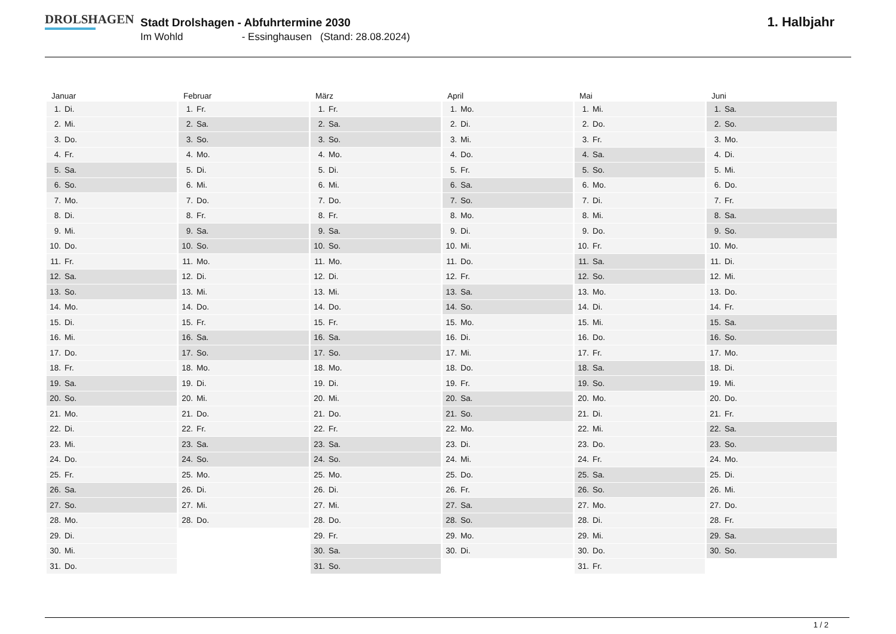DROLSHAGEN
Stadt Drolshagen - Abfuhrtermine 2030
Im Wohld - Essinghausen (Stand: 28.08.2024)
1. Halbjahr
| Januar | Februar | März | April | Mai | Juni |
| --- | --- | --- | --- | --- | --- |
| 1. Di. | 1. Fr. | 1. Fr. | 1. Mo. | 1. Mi. | 1. Sa. |
| 2. Mi. | 2. Sa. | 2. Sa. | 2. Di. | 2. Do. | 2. So. |
| 3. Do. | 3. So. | 3. So. | 3. Mi. | 3. Fr. | 3. Mo. |
| 4. Fr. | 4. Mo. | 4. Mo. | 4. Do. | 4. Sa. | 4. Di. |
| 5. Sa. | 5. Di. | 5. Di. | 5. Fr. | 5. So. | 5. Mi. |
| 6. So. | 6. Mi. | 6. Mi. | 6. Sa. | 6. Mo. | 6. Do. |
| 7. Mo. | 7. Do. | 7. Do. | 7. So. | 7. Di. | 7. Fr. |
| 8. Di. | 8. Fr. | 8. Fr. | 8. Mo. | 8. Mi. | 8. Sa. |
| 9. Mi. | 9. Sa. | 9. Sa. | 9. Di. | 9. Do. | 9. So. |
| 10. Do. | 10. So. | 10. So. | 10. Mi. | 10. Fr. | 10. Mo. |
| 11. Fr. | 11. Mo. | 11. Mo. | 11. Do. | 11. Sa. | 11. Di. |
| 12. Sa. | 12. Di. | 12. Di. | 12. Fr. | 12. So. | 12. Mi. |
| 13. So. | 13. Mi. | 13. Mi. | 13. Sa. | 13. Mo. | 13. Do. |
| 14. Mo. | 14. Do. | 14. Do. | 14. So. | 14. Di. | 14. Fr. |
| 15. Di. | 15. Fr. | 15. Fr. | 15. Mo. | 15. Mi. | 15. Sa. |
| 16. Mi. | 16. Sa. | 16. Sa. | 16. Di. | 16. Do. | 16. So. |
| 17. Do. | 17. So. | 17. So. | 17. Mi. | 17. Fr. | 17. Mo. |
| 18. Fr. | 18. Mo. | 18. Mo. | 18. Do. | 18. Sa. | 18. Di. |
| 19. Sa. | 19. Di. | 19. Di. | 19. Fr. | 19. So. | 19. Mi. |
| 20. So. | 20. Mi. | 20. Mi. | 20. Sa. | 20. Mo. | 20. Do. |
| 21. Mo. | 21. Do. | 21. Do. | 21. So. | 21. Di. | 21. Fr. |
| 22. Di. | 22. Fr. | 22. Fr. | 22. Mo. | 22. Mi. | 22. Sa. |
| 23. Mi. | 23. Sa. | 23. Sa. | 23. Di. | 23. Do. | 23. So. |
| 24. Do. | 24. So. | 24. So. | 24. Mi. | 24. Fr. | 24. Mo. |
| 25. Fr. | 25. Mo. | 25. Mo. | 25. Do. | 25. Sa. | 25. Di. |
| 26. Sa. | 26. Di. | 26. Di. | 26. Fr. | 26. So. | 26. Mi. |
| 27. So. | 27. Mi. | 27. Mi. | 27. Sa. | 27. Mo. | 27. Do. |
| 28. Mo. | 28. Do. | 28. Do. | 28. So. | 28. Di. | 28. Fr. |
| 29. Di. | | 29. Fr. | 29. Mo. | 29. Mi. | 29. Sa. |
| 30. Mi. | | 30. Sa. | 30. Di. | 30. Do. | 30. So. |
| 31. Do. | | 31. So. | | 31. Fr. | |
1 / 2